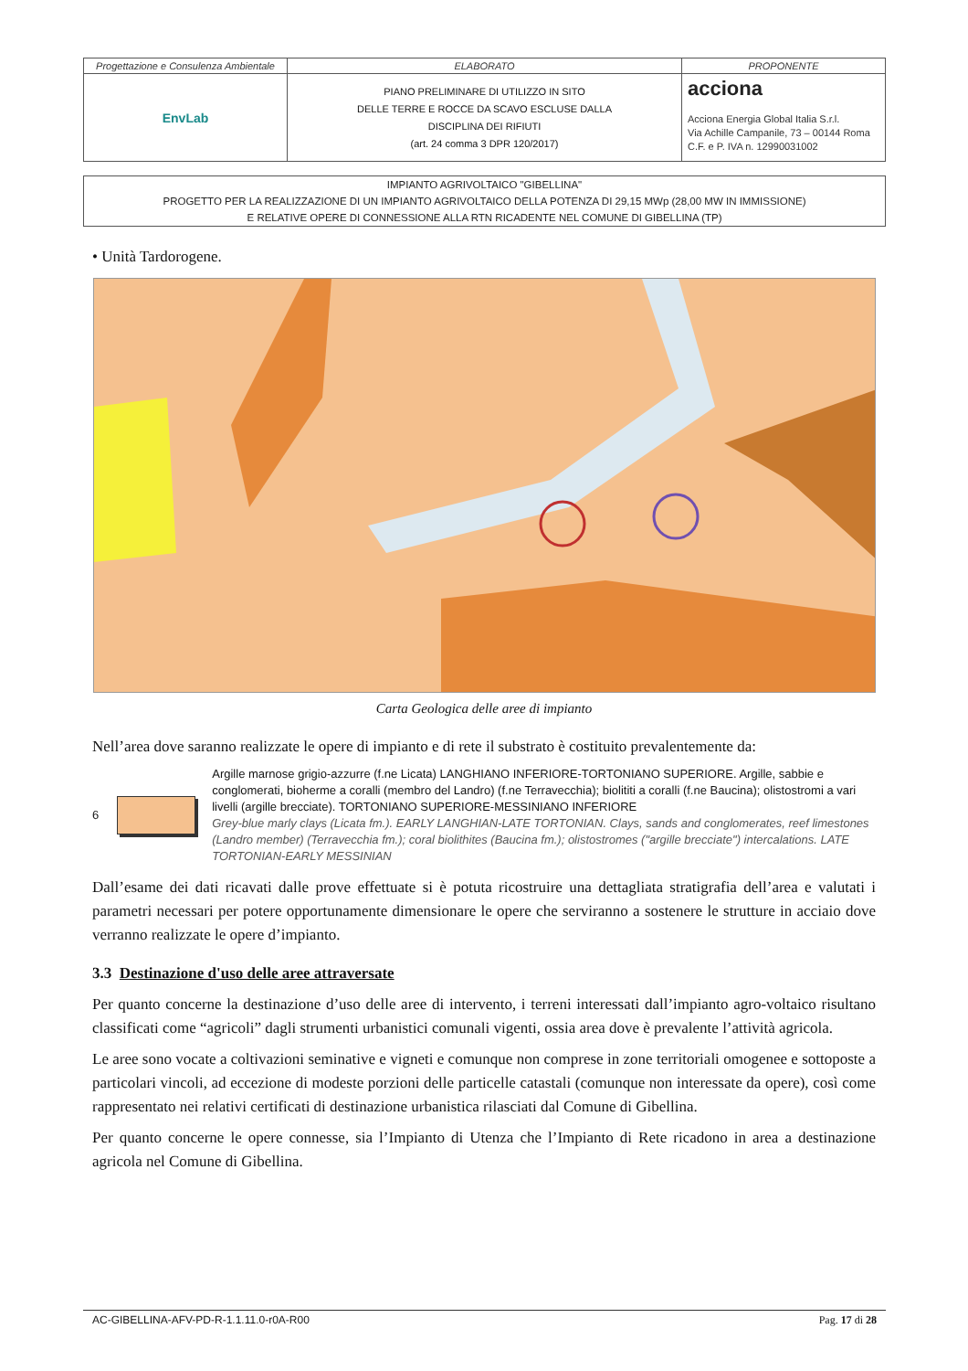| Progettazione e Consulenza Ambientale | ELABORATO | PROPONENTE |
| EnvLab | PIANO PRELIMINARE DI UTILIZZO IN SITO DELLE TERRE E ROCCE DA SCAVO ESCLUSE DALLA DISCIPLINA DEI RIFIUTI (art. 24 comma 3 DPR 120/2017) | acciona Acciona Energia Global Italia S.r.l. Via Achille Campanile, 73 – 00144 Roma C.F. e P. IVA n. 12990031002 |
IMPIANTO AGRIVOLTAICO "GIBELLINA"
PROGETTO PER LA REALIZZAZIONE DI UN IMPIANTO AGRIVOLTAICO DELLA POTENZA DI 29,15 MWp (28,00 MW IN IMMISSIONE)
E RELATIVE OPERE DI CONNESSIONE ALLA RTN RICADENTE NEL COMUNE DI GIBELLINA (TP)
• Unità Tardorogene.
Carta Geologica delle aree di impianto
Nell’area dove saranno realizzate le opere di impianto e di rete il substrato è costituito prevalentemente da:
6
Argille marnose grigio-azzurre (f.ne Licata) LANGHIANO INFERIORE-TORTONIANO SUPERIORE. Argille, sabbie e conglomerati, bioherme a coralli (membro del Landro) (f.ne Terravecchia); biolititi a coralli (f.ne Baucina); olistostromi a vari livelli (argille brecciate). TORTONIANO SUPERIORE-MESSINIANO INFERIORE
Grey-blue marly clays (Licata fm.). EARLY LANGHIAN-LATE TORTONIAN. Clays, sands and conglomerates, reef limestones (Landro member) (Terravecchia fm.); coral biolithites (Baucina fm.); olistostromes ("argille brecciate") intercalations. LATE TORTONIAN-EARLY MESSINIAN
Dall’esame dei dati ricavati dalle prove effettuate si è potuta ricostruire una dettagliata stratigrafia dell’area e valutati i parametri necessari per potere opportunamente dimensionare le opere che serviranno a sostenere le strutture in acciaio dove verranno realizzate le opere d’impianto.
3.3 Destinazione d'uso delle aree attraversate
Per quanto concerne la destinazione d’uso delle aree di intervento, i terreni interessati dall’impianto agro-voltaico risultano classificati come “agricoli” dagli strumenti urbanistici comunali vigenti, ossia area dove è prevalente l’attività agricola.
Le aree sono vocate a coltivazioni seminative e vigneti e comunque non comprese in zone territoriali omogenee e sottoposte a particolari vincoli, ad eccezione di modeste porzioni delle particelle catastali (comunque non interessate da opere), così come rappresentato nei relativi certificati di destinazione urbanistica rilasciati dal Comune di Gibellina.
Per quanto concerne le opere connesse, sia l’Impianto di Utenza che l’Impianto di Rete ricadono in area a destinazione agricola nel Comune di Gibellina.
AC-GIBELLINA-AFV-PD-R-1.1.11.0-r0A-R00 Pag. 17 di 28